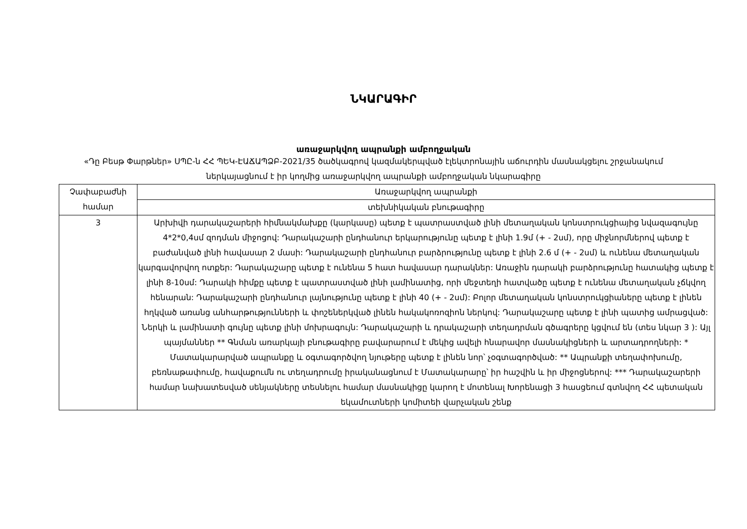ՆԿԱՐԱԳԻՐ
առաջարկվող ապրանքի ամբողջական
«Դը Բեսթ Փարթներ» ՍՊԸ-ն ՀՀ ՊԵԿ-ԷԱՃԱՊՁԲ-2021/35 ծածկագրով կազմակերպված էլեկտրոնային աճուրդին մասնակցելու շրջանակում ներկայացնում է իր կողմից առաջարկվող ապրանքի ամբողջական նկարագիրը
| Չափաբաժնի համար | Առաջարկվող ապրանքի |
| | տեխնիկական բնութագիրը |
| 3 | Արխիվի դարակաշարերի հիմնակմախքը (կարկասը) պետք է պատրաստված լինի մետաղական կոնստրուկցիայից նվազագույնը 4*2*0,4սմ զոդման միջոցով: Դարակաշարի ընդհանուր երկարությունը պետք է լինի 1.9մ (+ - 2սմ), որը միջնորմներով պետք է բաժանված լինի հավասար 2 մասի: Դարակաշարի ընդհանուր բարձրությունը պետք է լինի 2.6 մ (+ - 2սմ) և ունենա մետաղական կարգավորվող ոտքեր: Դարակաշարը պետք է ունենա 5 հատ հավասար դարակներ: Առաջին դարակի բարձրությունը հատակից պետք է լինի 8-10սմ: Դարակի հիմքը պետք է պատրաստված լինի լամինատից, որի մեջտեղի հատվածը պետք է ունենա մետաղական չճկվող հենարան: Դարակաշարի ընդհանուր լայնությունը պետք է լինի 40 (+ - 2սմ): Բոլոր մետաղական կոնստրուկցիաները պետք է լինեն հղկված առանց անհարթությունների և փոշեներկված լինեն հակակոռոզիոն ներկով: Դարակաշարը պետք է լինի պատից ամրացված: Ներկի և լամինատի գույնը պետք լինի մոխրագույն: Դարակաշարի և դրակաշարի տեղադրման գծագրերը կցվում են (տես նկար 3 ): Այլ պայմաններ ** Գնման առարկայի բնութագիրը բավարարում է մեկից ավելի հնարավոր մասնակիցների և արտադրողների: * Մատակարարված ապրանքը և օգտագործվող նյութերը պետք է լինեն նոր՝ չօգտագործված: ** Ապրանքի տեղափոխումը, բեռնաթափումը, հավաքումն ու տեղադրումը իրականացնում է Մատակարարը՝ իր հաշվին և իր միջոցներով: *** Դարակաշարերի համար նախատեսված սենյակները տեսնելու համար մասնակիցը կարող է մոտենալ Խորենացի 3 հասցեում գտնվող ՀՀ պետական եկամուտների կոմիտեի վարչական շենք |